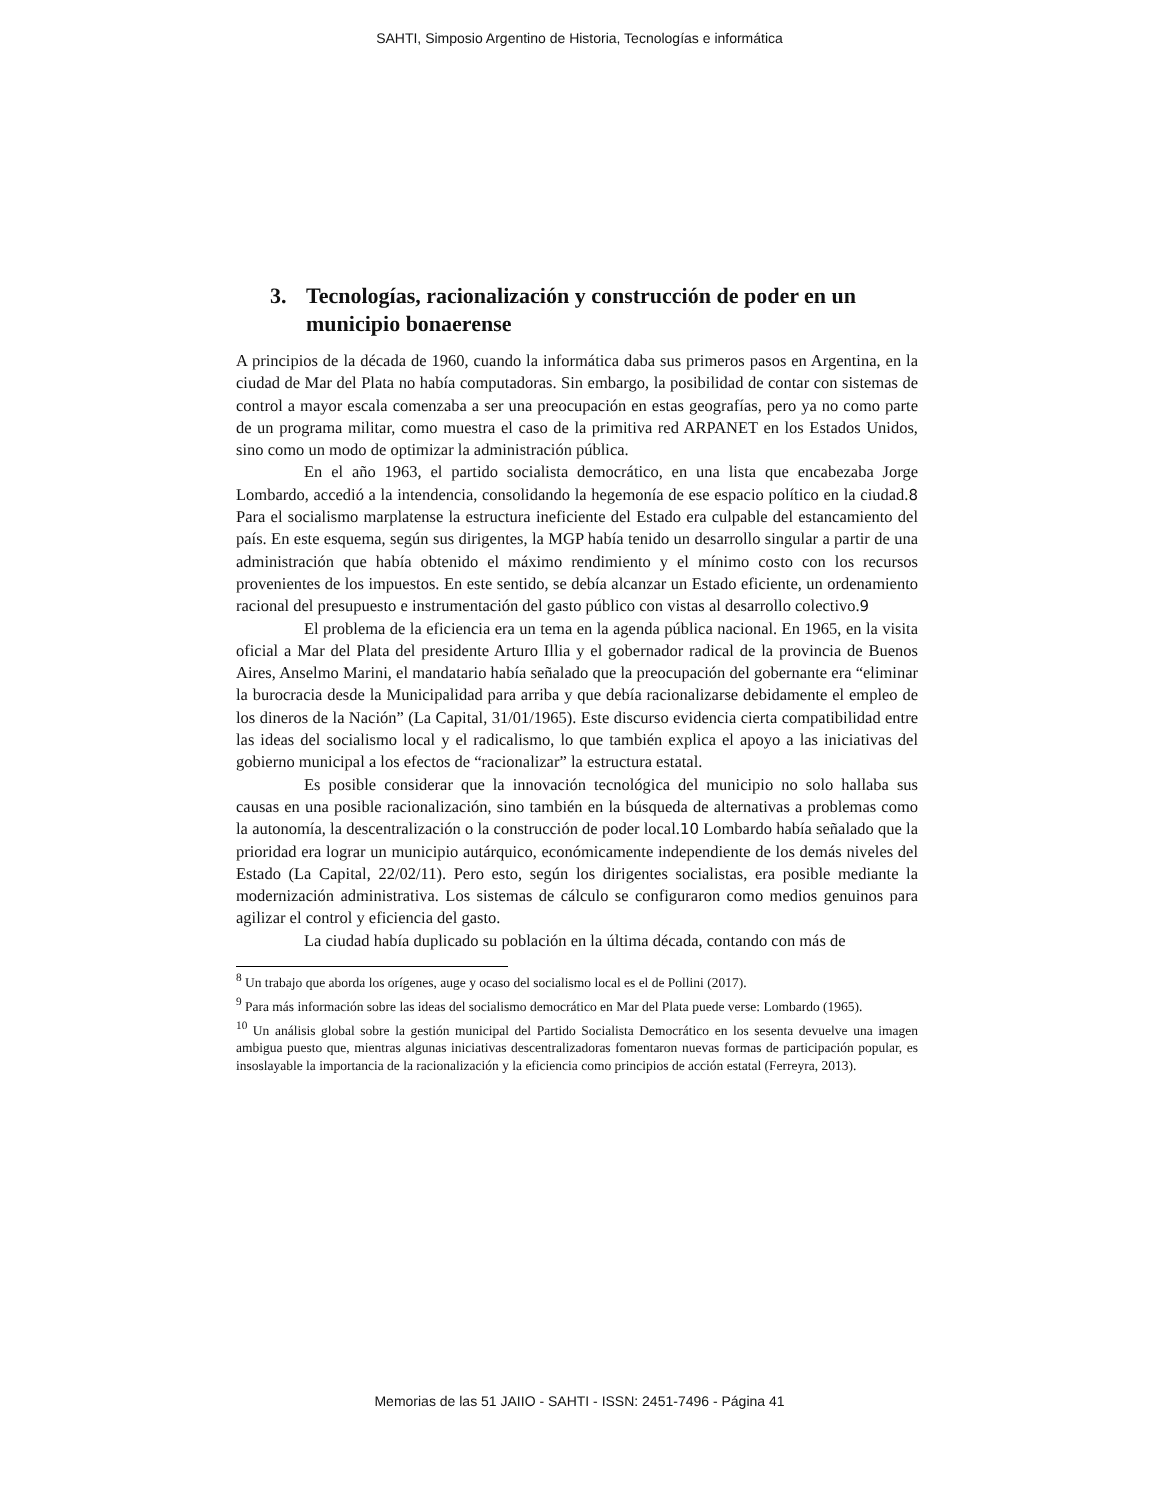SAHTI, Simposio Argentino de Historia, Tecnologías e informática
3. Tecnologías, racionalización y construcción de poder en un municipio bonaerense
A principios de la década de 1960, cuando la informática daba sus primeros pasos en Argentina, en la ciudad de Mar del Plata no había computadoras. Sin embargo, la posibilidad de contar con sistemas de control a mayor escala comenzaba a ser una preocupación en estas geografías, pero ya no como parte de un programa militar, como muestra el caso de la primitiva red ARPANET en los Estados Unidos, sino como un modo de optimizar la administración pública.
En el año 1963, el partido socialista democrático, en una lista que encabezaba Jorge Lombardo, accedió a la intendencia, consolidando la hegemonía de ese espacio político en la ciudad.8 Para el socialismo marplatense la estructura ineficiente del Estado era culpable del estancamiento del país. En este esquema, según sus dirigentes, la MGP había tenido un desarrollo singular a partir de una administración que había obtenido el máximo rendimiento y el mínimo costo con los recursos provenientes de los impuestos. En este sentido, se debía alcanzar un Estado eficiente, un ordenamiento racional del presupuesto e instrumentación del gasto público con vistas al desarrollo colectivo.9
El problema de la eficiencia era un tema en la agenda pública nacional. En 1965, en la visita oficial a Mar del Plata del presidente Arturo Illia y el gobernador radical de la provincia de Buenos Aires, Anselmo Marini, el mandatario había señalado que la preocupación del gobernante era “eliminar la burocracia desde la Municipalidad para arriba y que debía racionalizarse debidamente el empleo de los dineros de la Nación” (La Capital, 31/01/1965). Este discurso evidencia cierta compatibilidad entre las ideas del socialismo local y el radicalismo, lo que también explica el apoyo a las iniciativas del gobierno municipal a los efectos de “racionalizar” la estructura estatal.
Es posible considerar que la innovación tecnológica del municipio no solo hallaba sus causas en una posible racionalización, sino también en la búsqueda de alternativas a problemas como la autonomía, la descentralización o la construcción de poder local.10 Lombardo había señalado que la prioridad era lograr un municipio autárquico, económicamente independiente de los demás niveles del Estado (La Capital, 22/02/11). Pero esto, según los dirigentes socialistas, era posible mediante la modernización administrativa. Los sistemas de cálculo se configuraron como medios genuinos para agilizar el control y eficiencia del gasto.
La ciudad había duplicado su población en la última década, contando con más de
<sup>8</sup> Un trabajo que aborda los orígenes, auge y ocaso del socialismo local es el de Pollini (2017).
<sup>9</sup> Para más información sobre las ideas del socialismo democrático en Mar del Plata puede verse: Lombardo (1965).
<sup>10</sup> Un análisis global sobre la gestión municipal del Partido Socialista Democrático en los sesenta devuelve una imagen ambigua puesto que, mientras algunas iniciativas descentralizadoras fomentaron nuevas formas de participación popular, es insoslayable la importancia de la racionalización y la eficiencia como principios de acción estatal (Ferreyra, 2013).
Memorias de las 51 JAIIO - SAHTI - ISSN: 2451-7496 - Página 41